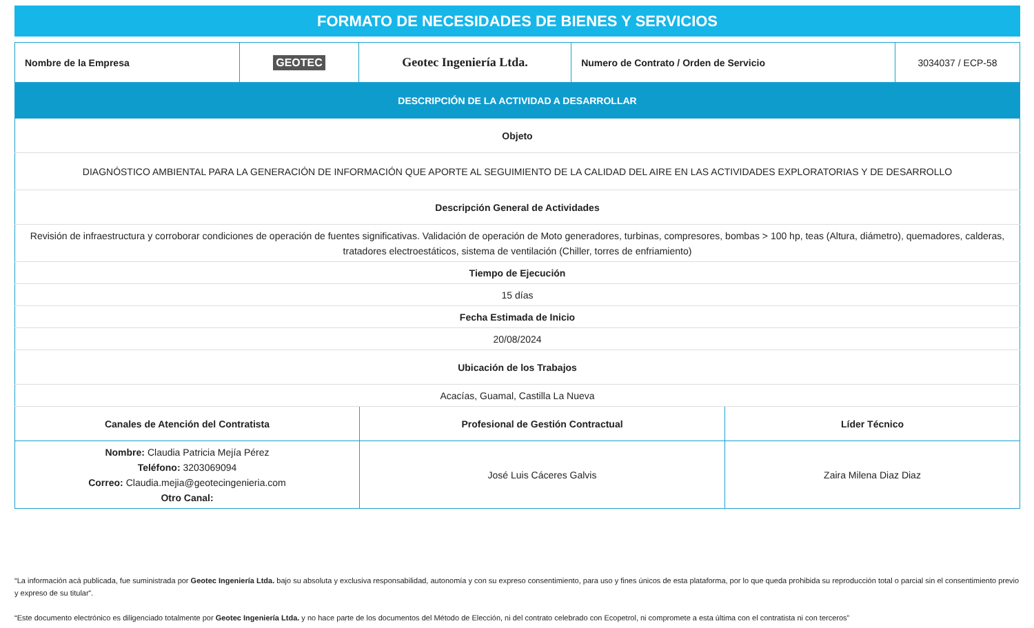FORMATO DE NECESIDADES DE BIENES Y SERVICIOS
| Nombre de la Empresa | GEOTEC | Geotec Ingeniería Ltda. | Numero de Contrato / Orden de Servicio | 3034037 / ECP-58 |
| DESCRIPCIÓN DE LA ACTIVIDAD A DESARROLLAR | | |
| Objeto | | |
| DIAGNÓSTICO AMBIENTAL PARA LA GENERACIÓN DE INFORMACIÓN QUE APORTE AL SEGUIMIENTO DE LA CALIDAD DEL AIRE EN LAS ACTIVIDADES EXPLORATORIAS Y DE DESARROLLO | | |
| Descripción General de Actividades | | |
| Revisión de infraestructura y corroborar condiciones de operación de fuentes significativas. Validación de operación de Moto generadores, turbinas, compresores, bombas > 100 hp, teas (Altura, diámetro), quemadores, calderas, tratadores electroestáticos, sistema de ventilación (Chiller, torres de enfriamiento) | | |
| Tiempo de Ejecución | | |
| 15 días | | |
| Fecha Estimada de Inicio | | |
| 20/08/2024 | | |
| Ubicación de los Trabajos | | |
| Acacías, Guamal, Castilla La Nueva | | |
| Canales de Atención del Contratista | Profesional de Gestión Contractual | Líder Técnico |
| Nombre: Claudia Patricia Mejía Pérez Teléfono: 3203069094 Correo: Claudia.mejia@geotecingenieria.com Otro Canal: | José Luis Cáceres Galvis | Zaira Milena Diaz Diaz |
“La información acá publicada, fue suministrada por Geotec Ingeniería Ltda. bajo su absoluta y exclusiva responsabilidad, autonomía y con su expreso consentimiento, para uso y fines únicos de esta plataforma, por lo que queda prohibida su reproducción total o parcial sin el consentimiento previo y expreso de su titular”.
“Este documento electrónico es diligenciado totalmente por Geotec Ingeniería Ltda. y no hace parte de los documentos del Método de Elección, ni del contrato celebrado con Ecopetrol, ni compromete a esta última con el contratista ni con terceros”